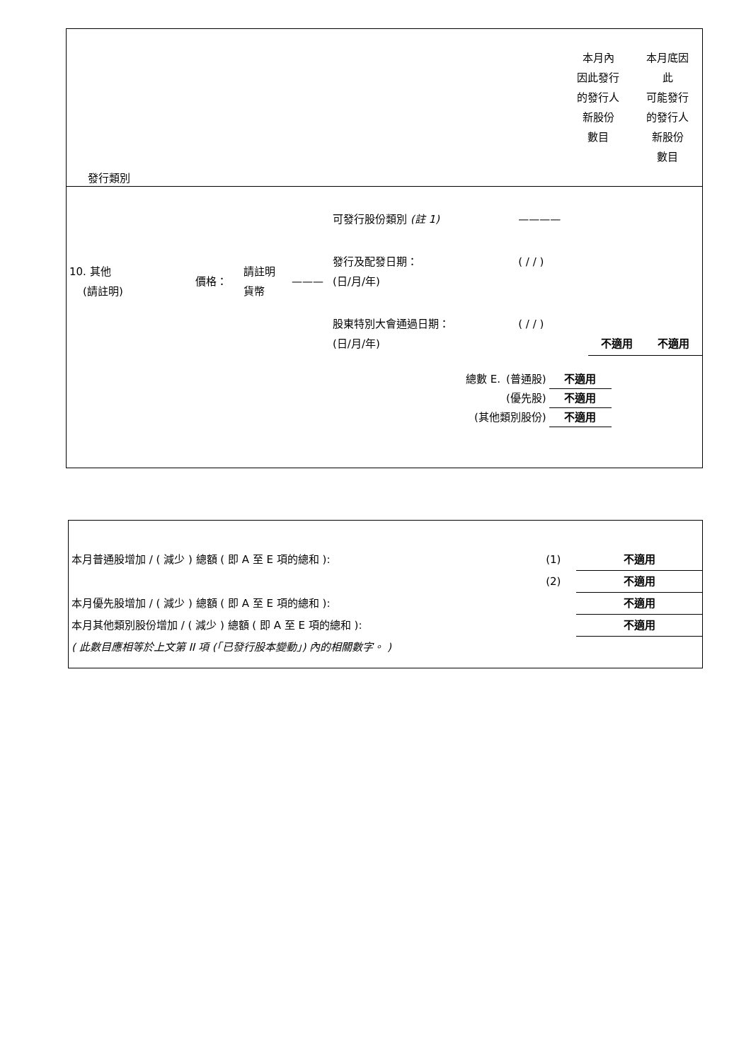| 發行類別 | 本月內 因此發行 的發行人 新股份 數目 | 本月底因 此 可能發行 的發行人 新股份 數目 |
| 10. 其他 (請註明) | 價格： | 請註明 貨幣 | ——— | 可發行股份類別 (註 1) | ———— | | |
| | | | | 發行及配發日期： (日/月/年) | ( / / ) | | |
| | | | | 股東特別大會通過日期： (日/月/年) | ( / / ) | 不適用 | 不適用 |
| 總數 E. | (普通股) | 不適用 |
| | (優先股) | 不適用 |
| (其他類別股份) | | 不適用 |
| 本月普通股增加 / ( 減少 ) 總額 ( 即 A 至 E 項的總和 ): | (1) | 不適用 |
| | (2) | 不適用 |
| 本月優先股增加 / ( 減少 ) 總額 ( 即 A 至 E 項的總和 ): | | 不適用 |
| 本月其他類別股份增加 / ( 減少 ) 總額 ( 即 A 至 E 項的總和 ): | | 不適用 |
| ( 此數目應相等於上文第 II 項 (「已發行股本變動」) 內的相關數字。 ) | | |